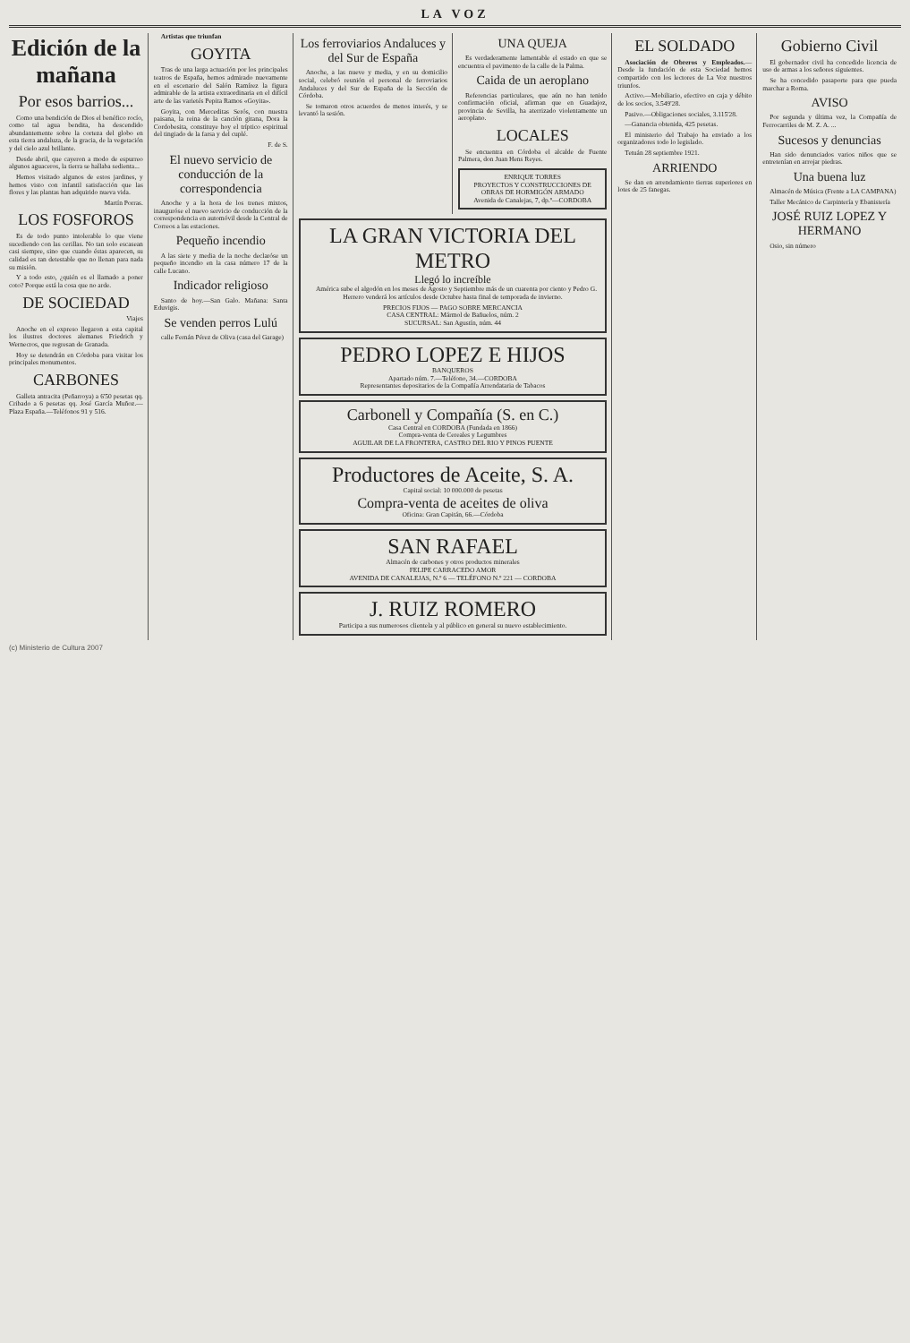LA VOZ
Edición de la mañana
Por esos barrios...
Como una bendición de Dios el benéfico rocío, como tal agua bendita, ha descendido abundantemente sobre la corteza del globo en esta tierra andaluza, de la gracia, de la vegetación y del cielo azul brillante.
Desde abril, que cayeron a modo de espurreo algunos aguaceros, la tierra se hallaba sedienta...
Hemos visitado algunos de estos jardines, y hemos visto con infantil satisfacción que las flores y las plantas han adquirido nueva vida.
Martín Porras.
LOS FOSFOROS
Es de todo punto intolerable lo que viene sucediendo con las cerillas. No tan solo escasean casi siempre, sino que cuando éstas aparecen, su calidad es tan detestable que no llenan para nada su misión.
Y a todo esto, ¿quién es el llamado a poner coto? Porque está la cosa que no arde.
DE SOCIEDAD
Viajes
Anoche en el expreso llegaron a esta capital los ilustres doctores alemanes Friedrich y Wernecros, que regresan de Granada.
Hoy se detendrán en Córdoba para visitar los principales monumentos.
CARBONES
Galleta antracita (Peñarroya) a 6'50 pesetas qq. Cribado a 6 pesetas qq. José García Muñoz.—Plaza España.—Teléfonos 91 y 516.
Artistas que triunfan
GOYITA
Tras de una larga actuación por los principales teatros de España, hemos admirado nuevamente en el escenario del Salón Ramírez la figura admirable de la artista extraordinaria en el difícil arte de las varietés Pepita Ramos «Goyita».
Goyita, con Merceditas Serós, con nuestra paisana, la reina de la canción gitana, Dora la Cordobesita, constituye hoy el tríptico espiritual del tingiado de la farsa y del cuplé.
F. de S.
El nuevo servicio de conducción de la correspondencia
Anoche y a la hora de los trenes mixtos, inauguróse el nuevo servicio de conducción de la correspondencia en automóvil desde la Central de Correos a las estaciones.
Pequeño incendio
A las siete y media de la noche declaróse un pequeño incendio en la casa número 17 de la calle Lucano.
Indicador religioso
Santo de hoy.—San Galo. Mañana: Santa Eduvigis.
Se venden perros Lulú
calle Fernán Pérez de Oliva (casa del Garage)
Los ferroviarios Andaluces y del Sur de España
Anoche, a las nueve y media, y en su domicilio social, celebró reunión el personal de ferroviarios Andaluces y del Sur de España de la Sección de Córdoba.
Se tomaron otros acuerdos de menos interés, y se levantó la sesión.
UNA QUEJA
Es verdaderamente lamentable el estado en que se encuentra el pavimento de la calle de la Palma.
Caida de un aeroplano
Referencias particulares, que aún no han tenido confirmación oficial, afirman que en Guadajoz, provincia de Sevilla, ha aterrizado violentamente un aeroplano.
LOCALES
Se encuentra en Córdoba el alcalde de Fuente Palmera, don Juan Hens Reyes.
ENRIQUE TORRES
PROYECTOS Y CONSTRUCCIONES DE OBRAS DE HORMIGÓN ARMADO
Avenida de Canalejas, 7, dp.º—CORDOBA
LA GRAN VICTORIA DEL METRO
Llegó lo increíble
América sube el algodón en los meses de Agosto y Septiembre más de un cuarenta por ciento y Pedro G. Herrero venderá los artículos desde Octubre hasta final de temporada de invierno.
PRECIOS FIJOS — PAGO SOBRE MERCANCIA
CASA CENTRAL: Mármol de Bañuelos, núm. 2
SUCURSAL: San Agustín, núm. 44
PEDRO LOPEZ E HIJOS
BANQUEROS
Apartado núm. 7.—Teléfono, 34.—CORDOBA
Representantes depositarios de la Compañía Arrendataria de Tabacos
Carbonell y Compañía (S. en C.)
Casa Central en CORDOBA (Fundada en 1866)
Compra-venta de Cereales y Legumbres
AGUILAR DE LA FRONTERA, CASTRO DEL RIO Y PINOS PUENTE
Productores de Aceite, S. A.
Capital social: 10 000.000 de pesetas
Compra-venta de aceites de oliva
Oficina: Gran Capitán, 66.—Córdoba
SAN RAFAEL
Almacén de carbones y otros productos minerales
FELIPE CARRACEDO AMOR
AVENIDA DE CANALEJAS, N.º 6 — TELÉFONO N.º 221 — CORDOBA
J. RUIZ ROMERO
Participa a sus numerosos clientela y al público en general su nuevo establecimiento.
EL SOLDADO
Asociación de Obreros y Empleados.—Desde la fundación de esta Sociedad hemos compartido con los lectores de La Voz nuestros triunfos.
Activo.—Mobiliario, efectivo en caja y débito de los socios, 3.549'28.
Pasivo.—Obligaciones sociales, 3.115'28.
—Ganancia obtenida, 425 pesetas.
El ministerio del Trabajo ha enviado a los organizadores todo lo legislado.
Tetuán 28 septiembre 1921.
ARRIENDO
Se dan en arrendamiento tierras superiores en lotes de 25 fanegas.
Gobierno Civil
El gobernador civil ha concedido licencia de uso de armas a los señores siguientes.
Se ha concedido pasaporte para que pueda marchar a Roma.
AVISO
Por segunda y última vez, la Compañía de Ferrocarriles de M. Z. A. ...
Sucesos y denuncias
Han sido denunciados varios niños que se entretenían en arrojar piedras.
Una buena luz
Almacén de Música (Frente a LA CAMPANA)
Taller Mecánico de Carpintería y Ebanistería
JOSÉ RUIZ LOPEZ Y HERMANO
Osio, sin número
(c) Ministerio de Cultura 2007